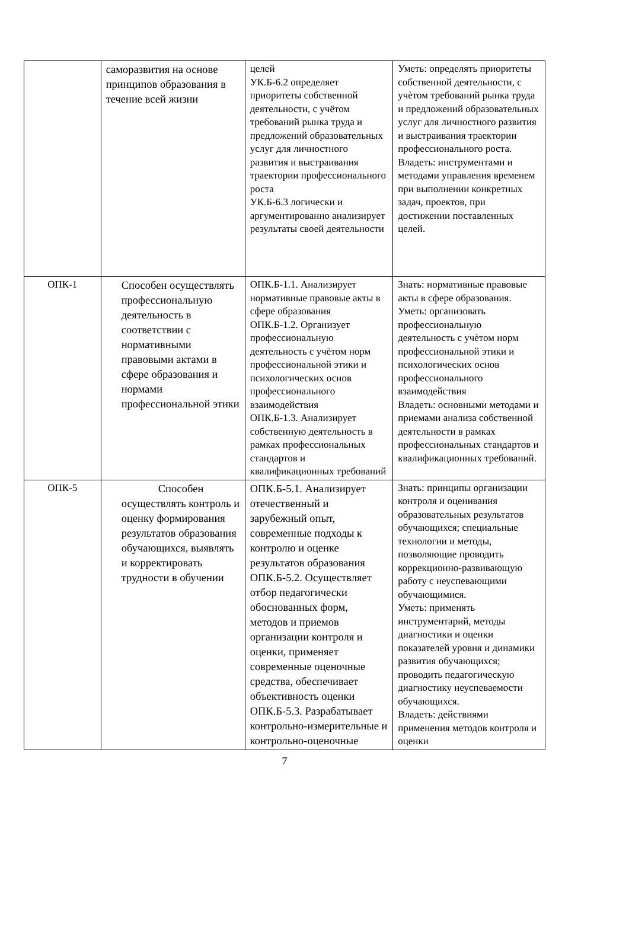| | саморазвития на основе принципов образования в течение всей жизни | целей УК.Б-6.2 определяет приоритеты собственной деятельности, с учётом требований рынка труда и предложений образовательных услуг для личностного развития и выстраивания траектории профессионального роста УК.Б-6.3 логически и аргументированно анализирует результаты своей деятельности | Уметь: определять приоритеты собственной деятельности, с учѐтом требований рынка труда и предложений образовательных услуг для личностного развития и выстраивания траектории профессионального роста. Владеть: инструментами и методами управления временем при выполнении конкретных задач, проектов, при достижении поставленных целей. |
| ОПК-1 | Способен осуществлять профессиональную деятельность в соответствии с нормативными правовыми актами в сфере образования и нормами профессиональной этики | ОПК.Б-1.1. Анализирует нормативные правовые акты в сфере образования ОПК.Б-1.2. Организует профессиональную деятельность с учётом норм профессиональной этики и психологических основ профессионального взаимодействия ОПК.Б-1.3. Анализирует собственную деятельность в рамках профессиональных стандартов и квалификационных требований | Знать: нормативные правовые акты в сфере образования. Уметь: организовать профессиональную деятельность с учѐтом норм профессиональной этики и психологических основ профессионального взаимодействия Владеть: основными методами и приемами анализа собственной деятельности в рамках профессиональных стандартов и квалификационных требований. |
| ОПК-5 | Способен осуществлять контроль и оценку формирования результатов образования обучающихся, выявлять и корректировать трудности в обучении | ОПК.Б-5.1. Анализирует отечественный и зарубежный опыт, современные подходы к контролю и оценке результатов образования ОПК.Б-5.2. Осуществляет отбор педагогически обоснованных форм, методов и приемов организации контроля и оценки, применяет современные оценочные средства, обеспечивает объективность оценки ОПК.Б-5.3. Разрабатывает контрольно-измерительные и контрольно-оценочные | Знать: принципы организации контроля и оценивания образовательных результатов обучающихся; специальные технологии и методы, позволяющие проводить коррекционно-развивающую работу с неуспевающими обучающимися. Уметь: применять инструментарий, методы диагностики и оценки показателей уровня и динамики развития обучающихся; проводить педагогическую диагностику неуспеваемости обучающихся. Владеть: действиями применения методов контроля и оценки |
7